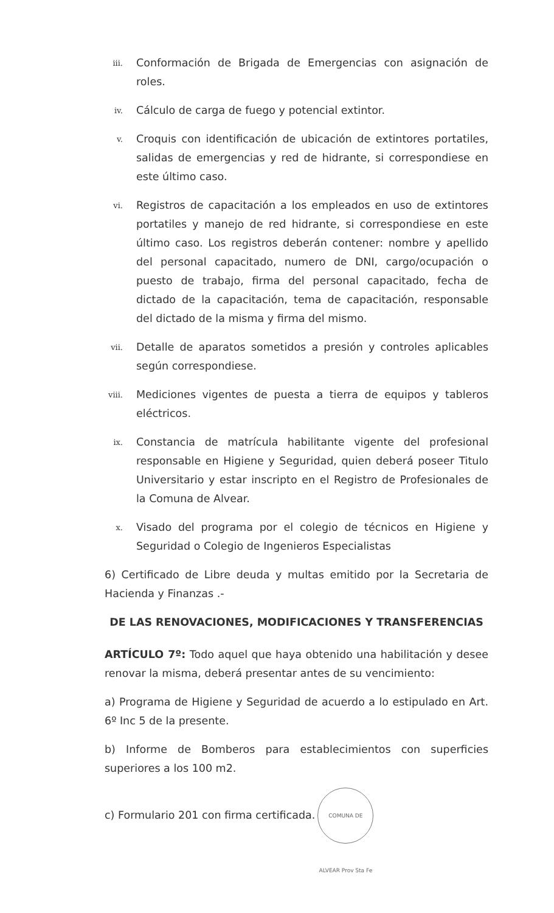iii.
Conformación de Brigada de Emergencias con asignación de roles.
iv.
Cálculo de carga de fuego y potencial extintor.
v.
Croquis con identificación de ubicación de extintores portatiles, salidas de emergencias y red de hidrante, si correspondiese en este último caso.
vi.
Registros de capacitación a los empleados en uso de extintores portatiles y manejo de red hidrante, si correspondiese en este último caso. Los registros deberán contener: nombre y apellido del personal capacitado, numero de DNI, cargo/ocupación o puesto de trabajo, firma del personal capacitado, fecha de dictado de la capacitación, tema de capacitación, responsable del dictado de la misma y firma del mismo.
vii.
Detalle de aparatos sometidos a presión y controles aplicables según correspondiese.
viii.
Mediciones vigentes de puesta a tierra de equipos y tableros eléctricos.
ix.
Constancia de matrícula habilitante vigente del profesional responsable en Higiene y Seguridad, quien deberá poseer Titulo Universitario y estar inscripto en el Registro de Profesionales de la Comuna de Alvear.
x.
Visado del programa por el colegio de técnicos en Higiene y Seguridad o Colegio de Ingenieros Especialistas
6) Certificado de Libre deuda y multas emitido por la Secretaria de Hacienda y Finanzas .-
DE LAS RENOVACIONES, MODIFICACIONES Y TRANSFERENCIAS
ARTÍCULO 7º: Todo aquel que haya obtenido una habilitación y desee renovar la misma, deberá presentar antes de su vencimiento:
a) Programa de Higiene y Seguridad de acuerdo a lo estipulado en Art. 6º Inc 5 de la presente.
b) Informe de Bomberos para establecimientos con superficies superiores a los 100 m2.
c) Formulario 201 con firma certificada. COMUNA DE ALVEAR Prov Sta Fe